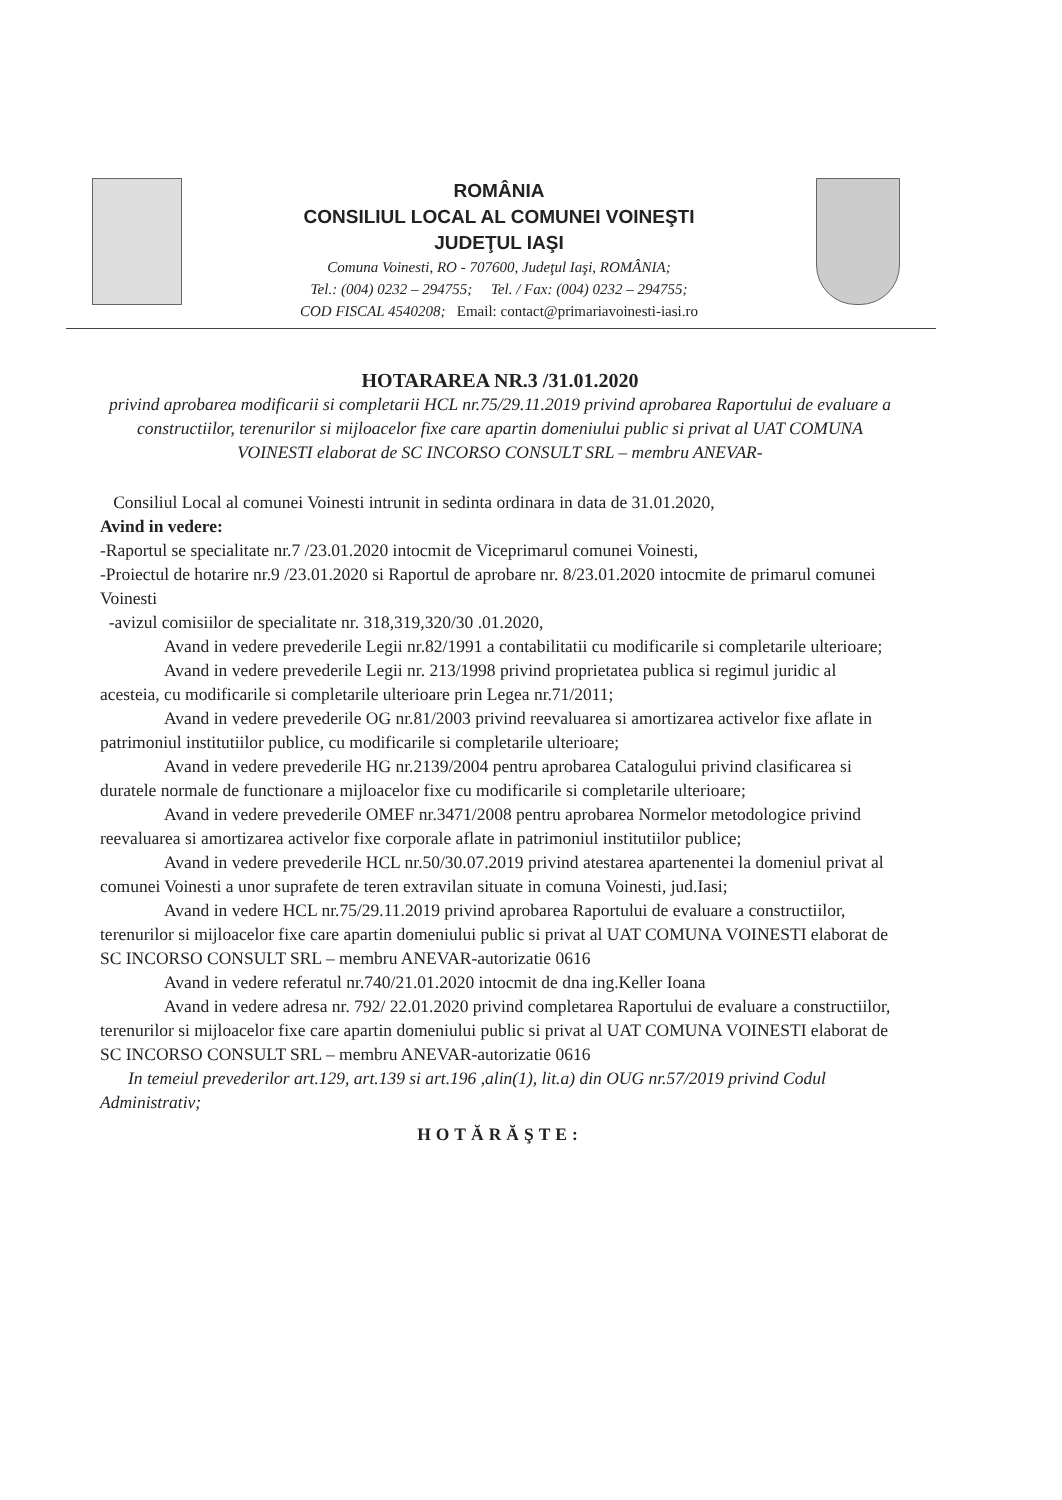ROMÂNIA
CONSILIUL LOCAL AL COMUNEI VOINEŞTI
JUDEŢUL IAŞI
Comuna Voinesti, RO - 707600, Judeţul Iaşi, ROMÂNIA;
Tel.: (004) 0232 – 294755; Tel. / Fax: (004) 0232 – 294755;
COD FISCAL 4540208; Email: contact@primariavoinesti-iasi.ro
HOTARAREA NR.3 /31.01.2020
privind aprobarea modificarii si completarii HCL nr.75/29.11.2019 privind aprobarea Raportului de evaluare a constructiilor, terenurilor si mijloacelor fixe care apartin domeniului public si privat al UAT COMUNA VOINESTI elaborat de SC INCORSO CONSULT SRL – membru ANEVAR-
Consiliul Local al comunei Voinesti intrunit in sedinta ordinara in data de 31.01.2020,
Avind in vedere:
-Raportul se specialitate nr.7 /23.01.2020 intocmit de Viceprimarul comunei Voinesti,
-Proiectul de hotarire nr.9 /23.01.2020 si Raportul de aprobare nr. 8/23.01.2020 intocmite de primarul comunei Voinesti
-avizul comisiilor de specialitate nr. 318,319,320/30 .01.2020,
Avand in vedere prevederile Legii nr.82/1991 a contabilitatii cu modificarile si completarile ulterioare;
Avand in vedere prevederile Legii nr. 213/1998 privind proprietatea publica si regimul juridic al acesteia, cu modificarile si completarile ulterioare prin Legea nr.71/2011;
Avand in vedere prevederile OG nr.81/2003 privind reevaluarea si amortizarea activelor fixe aflate in patrimoniul institutiilor publice, cu modificarile si completarile ulterioare;
Avand in vedere prevederile HG nr.2139/2004 pentru aprobarea Catalogului privind clasificarea si duratele normale de functionare a mijloacelor fixe cu modificarile si completarile ulterioare;
Avand in vedere prevederile OMEF nr.3471/2008 pentru aprobarea Normelor metodologice privind reevaluarea si amortizarea activelor fixe corporale aflate in patrimoniul institutiilor publice;
Avand in vedere prevederile HCL nr.50/30.07.2019 privind atestarea apartenentei la domeniul privat al comunei Voinesti a unor suprafete de teren extravilan situate in comuna Voinesti, jud.Iasi;
Avand in vedere HCL nr.75/29.11.2019 privind aprobarea Raportului de evaluare a constructiilor, terenurilor si mijloacelor fixe care apartin domeniului public si privat al UAT COMUNA VOINESTI elaborat de SC INCORSO CONSULT SRL – membru ANEVAR-autorizatie 0616
Avand in vedere referatul nr.740/21.01.2020 intocmit de dna ing.Keller Ioana
Avand in vedere adresa nr. 792/ 22.01.2020 privind completarea Raportului de evaluare a constructiilor, terenurilor si mijloacelor fixe care apartin domeniului public si privat al UAT COMUNA VOINESTI elaborat de SC INCORSO CONSULT SRL – membru ANEVAR-autorizatie 0616
In temeiul prevederilor art.129, art.139 si art.196 ,alin(1), lit.a) din OUG nr.57/2019 privind Codul Administrativ;
HOTĂRĂŞTE: